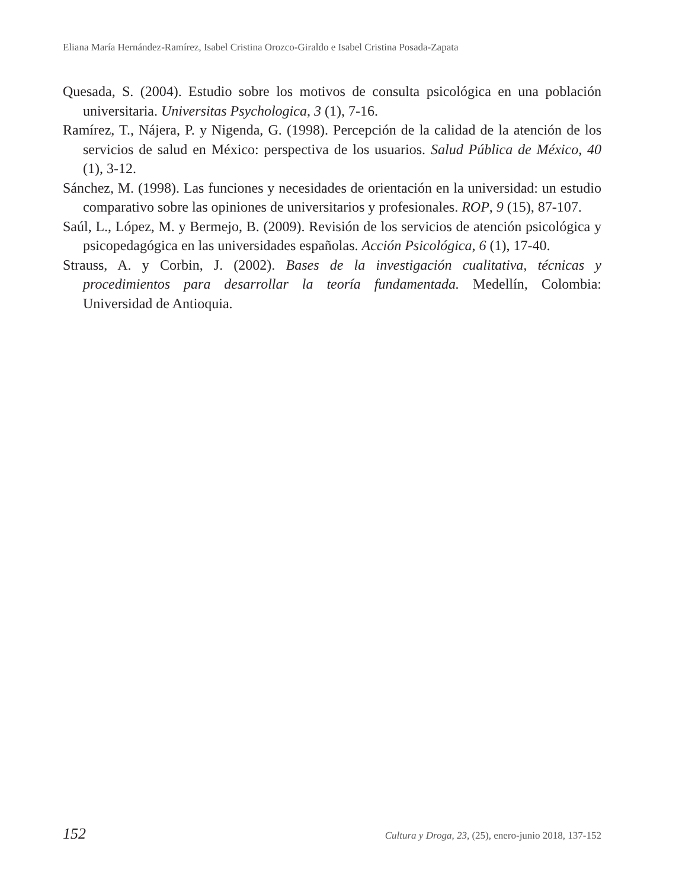Eliana María Hernández-Ramírez, Isabel Cristina Orozco-Giraldo e Isabel Cristina Posada-Zapata
Quesada, S. (2004). Estudio sobre los motivos de consulta psicológica en una población universitaria. Universitas Psychologica, 3 (1), 7-16.
Ramírez, T., Nájera, P. y Nigenda, G. (1998). Percepción de la calidad de la atención de los servicios de salud en México: perspectiva de los usuarios. Salud Pública de México, 40 (1), 3-12.
Sánchez, M. (1998). Las funciones y necesidades de orientación en la universidad: un estudio comparativo sobre las opiniones de universitarios y profesionales. ROP, 9 (15), 87-107.
Saúl, L., López, M. y Bermejo, B. (2009). Revisión de los servicios de atención psicológica y psicopedagógica en las universidades españolas. Acción Psicológica, 6 (1), 17-40.
Strauss, A. y Corbin, J. (2002). Bases de la investigación cualitativa, técnicas y procedimientos para desarrollar la teoría fundamentada. Medellín, Colombia: Universidad de Antioquia.
152 Cultura y Droga, 23, (25), enero-junio 2018, 137-152